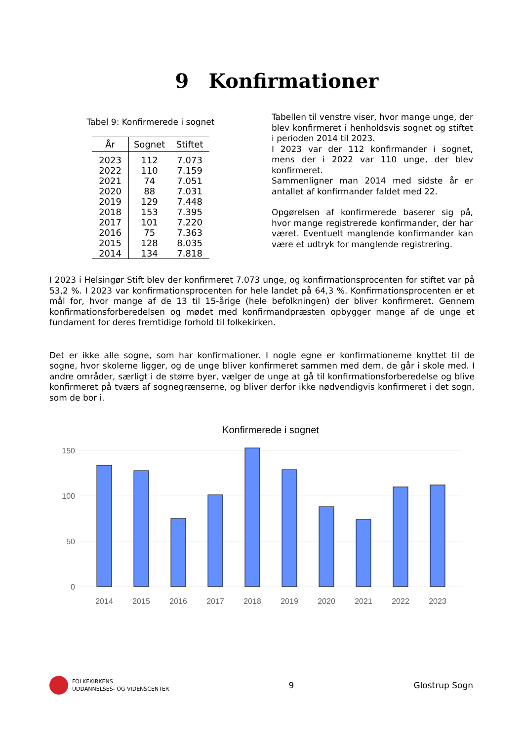9 Konfirmationer
Tabel 9: Konfirmerede i sognet
| År | Sognet | Stiftet |
| --- | --- | --- |
| 2023 | 112 | 7.073 |
| 2022 | 110 | 7.159 |
| 2021 | 74 | 7.051 |
| 2020 | 88 | 7.031 |
| 2019 | 129 | 7.448 |
| 2018 | 153 | 7.395 |
| 2017 | 101 | 7.220 |
| 2016 | 75 | 7.363 |
| 2015 | 128 | 8.035 |
| 2014 | 134 | 7.818 |
Tabellen til venstre viser, hvor mange unge, der blev konfirmeret i henholdsvis sognet og stiftet i perioden 2014 til 2023.
I 2023 var der 112 konfirmander i sognet, mens der i 2022 var 110 unge, der blev konfirmeret.
Sammenligner man 2014 med sidste år er antallet af konfirmander faldet med 22.
Opgørelsen af konfirmerede baserer sig på, hvor mange registrerede konfirmander, der har været. Eventuelt manglende konfirmander kan være et udtryk for manglende registrering.
I 2023 i Helsingør Stift blev der konfirmeret 7.073 unge, og konfirmationsprocenten for stiftet var på 53,2 %. I 2023 var konfirmationsprocenten for hele landet på 64,3 %. Konfirmationsprocenten er et mål for, hvor mange af de 13 til 15-årige (hele befolkningen) der bliver konfirmeret. Gennem konfirmationsforberedelsen og mødet med konfirmandpræsten opbygger mange af de unge et fundament for deres fremtidige forhold til folkekirken.
Det er ikke alle sogne, som har konfirmationer. I nogle egne er konfirmationerne knyttet til de sogne, hvor skolerne ligger, og de unge bliver konfirmeret sammen med dem, de går i skole med. I andre områder, særligt i de større byer, vælger de unge at gå til konfirmationsforberedelse og blive konfirmeret på tværs af sognegrænserne, og bliver derfor ikke nødvendigvis konfirmeret i det sogn, som de bor i.
Konfirmerede i sognet
150
100
50
0
2014
2015
2016
2017
2018
2019
2020
2021
2022
2023
FOLKEKIRKENS
UDDANNELSES- OG VIDENSCENTER
9 Glostrup Sogn